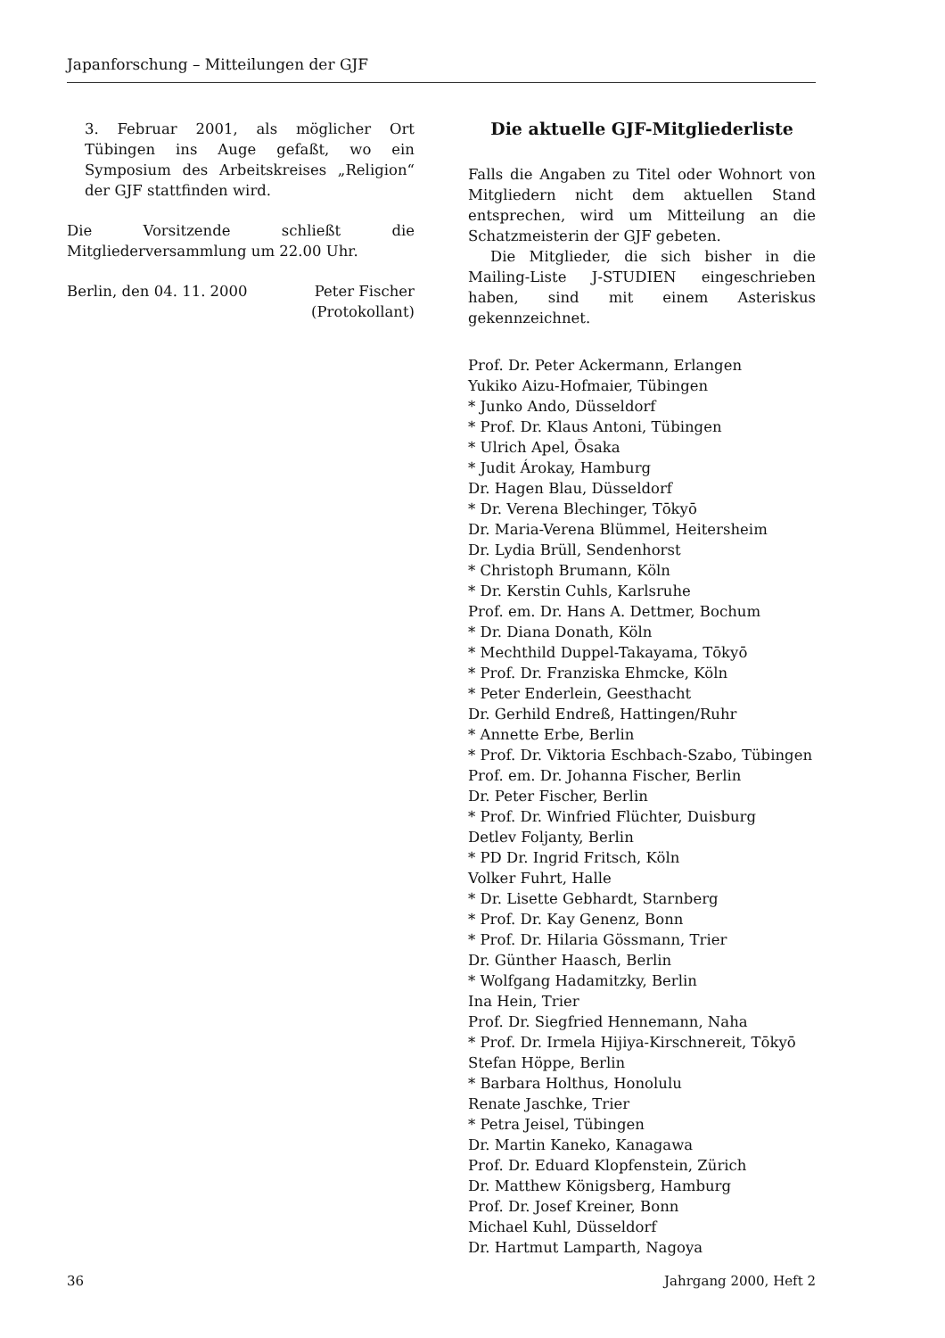Japanforschung – Mitteilungen der GJF
3. Februar 2001, als möglicher Ort Tübingen ins Auge gefaßt, wo ein Symposium des Arbeitskreises „Religion“ der GJF stattfinden wird.
Die Vorsitzende schließt die Mitgliederversammlung um 22.00 Uhr.
Berlin, den 04. 11. 2000 Peter Fischer
(Protokollant)
Die aktuelle GJF-Mitgliederliste
Falls die Angaben zu Titel oder Wohnort von Mitgliedern nicht dem aktuellen Stand entsprechen, wird um Mitteilung an die Schatzmeisterin der GJF gebeten.
Die Mitglieder, die sich bisher in die Mailing-Liste J-STUDIEN eingeschrieben haben, sind mit einem Asteriskus gekennzeichnet.
Prof. Dr. Peter Ackermann, Erlangen
Yukiko Aizu-Hofmaier, Tübingen
* Junko Ando, Düsseldorf
* Prof. Dr. Klaus Antoni, Tübingen
* Ulrich Apel, Ōsaka
* Judit Árokay, Hamburg
Dr. Hagen Blau, Düsseldorf
* Dr. Verena Blechinger, Tōkyō
Dr. Maria-Verena Blümmel, Heitersheim
Dr. Lydia Brüll, Sendenhorst
* Christoph Brumann, Köln
* Dr. Kerstin Cuhls, Karlsruhe
Prof. em. Dr. Hans A. Dettmer, Bochum
* Dr. Diana Donath, Köln
* Mechthild Duppel-Takayama, Tōkyō
* Prof. Dr. Franziska Ehmcke, Köln
* Peter Enderlein, Geesthacht
Dr. Gerhild Endreß, Hattingen/Ruhr
* Annette Erbe, Berlin
* Prof. Dr. Viktoria Eschbach-Szabo, Tübingen
Prof. em. Dr. Johanna Fischer, Berlin
Dr. Peter Fischer, Berlin
* Prof. Dr. Winfried Flüchter, Duisburg
Detlev Foljanty, Berlin
* PD Dr. Ingrid Fritsch, Köln
Volker Fuhrt, Halle
* Dr. Lisette Gebhardt, Starnberg
* Prof. Dr. Kay Genenz, Bonn
* Prof. Dr. Hilaria Gössmann, Trier
Dr. Günther Haasch, Berlin
* Wolfgang Hadamitzky, Berlin
Ina Hein, Trier
Prof. Dr. Siegfried Hennemann, Naha
* Prof. Dr. Irmela Hijiya-Kirschnereit, Tōkyō
Stefan Höppe, Berlin
* Barbara Holthus, Honolulu
Renate Jaschke, Trier
* Petra Jeisel, Tübingen
Dr. Martin Kaneko, Kanagawa
Prof. Dr. Eduard Klopfenstein, Zürich
Dr. Matthew Königsberg, Hamburg
Prof. Dr. Josef Kreiner, Bonn
Michael Kuhl, Düsseldorf
Dr. Hartmut Lamparth, Nagoya
36 Jahrgang 2000, Heft 2